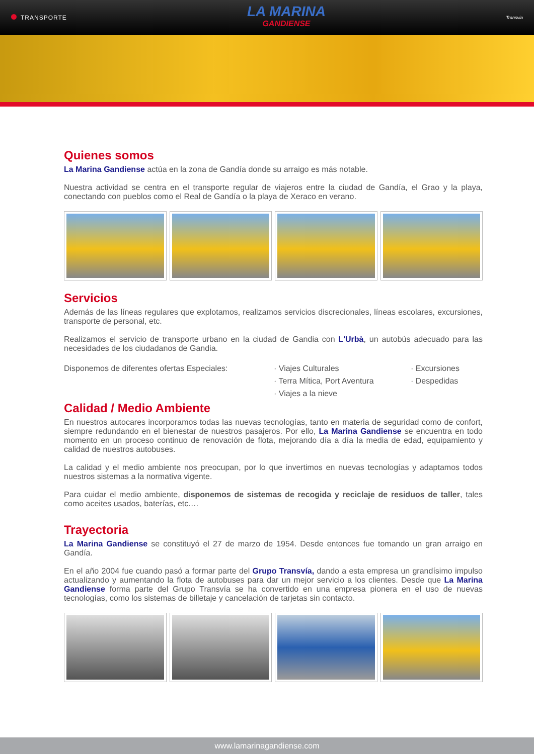TRANSPORTE
LA MARINA
GANDIENSE
Transvia
Quienes somos
La Marina Gandiense actúa en la zona de Gandía donde su arraigo es más notable.
Nuestra actividad se centra en el transporte regular de viajeros entre la ciudad de Gandía, el Grao y la playa, conectando con pueblos como el Real de Gandía o la playa de Xeraco en verano.
Servicios
Además de las líneas regulares que explotamos, realizamos servicios discrecionales, líneas escolares, excursiones, transporte de personal, etc.
Realizamos el servicio de transporte urbano en la ciudad de Gandia con L'Urbà, un autobús adecuado para las necesidades de los ciudadanos de Gandia.
Disponemos de diferentes ofertas Especiales:
· Viajes Culturales
· Terra Mítica, Port Aventura
· Viajes a la nieve
· Excursiones
· Despedidas
Calidad / Medio Ambiente
En nuestros autocares incorporamos todas las nuevas tecnologías, tanto en materia de seguridad como de confort, siempre redundando en el bienestar de nuestros pasajeros. Por ello, La Marina Gandiense se encuentra en todo momento en un proceso continuo de renovación de flota, mejorando día a día la media de edad, equipamiento y calidad de nuestros autobuses.
La calidad y el medio ambiente nos preocupan, por lo que invertimos en nuevas tecnologías y adaptamos todos nuestros sistemas a la normativa vigente.
Para cuidar el medio ambiente, disponemos de sistemas de recogida y reciclaje de residuos de taller, tales como aceites usados, baterías, etc.…
Trayectoria
La Marina Gandiense se constituyó el 27 de marzo de 1954. Desde entonces fue tomando un gran arraigo en Gandía.
En el año 2004 fue cuando pasó a formar parte del Grupo Transvía, dando a esta empresa un grandísimo impulso actualizando y aumentando la flota de autobuses para dar un mejor servicio a los clientes. Desde que La Marina Gandiense forma parte del Grupo Transvía se ha convertido en una empresa pionera en el uso de nuevas tecnologías, como los sistemas de billetaje y cancelación de tarjetas sin contacto.
www.lamarinagandiense.com